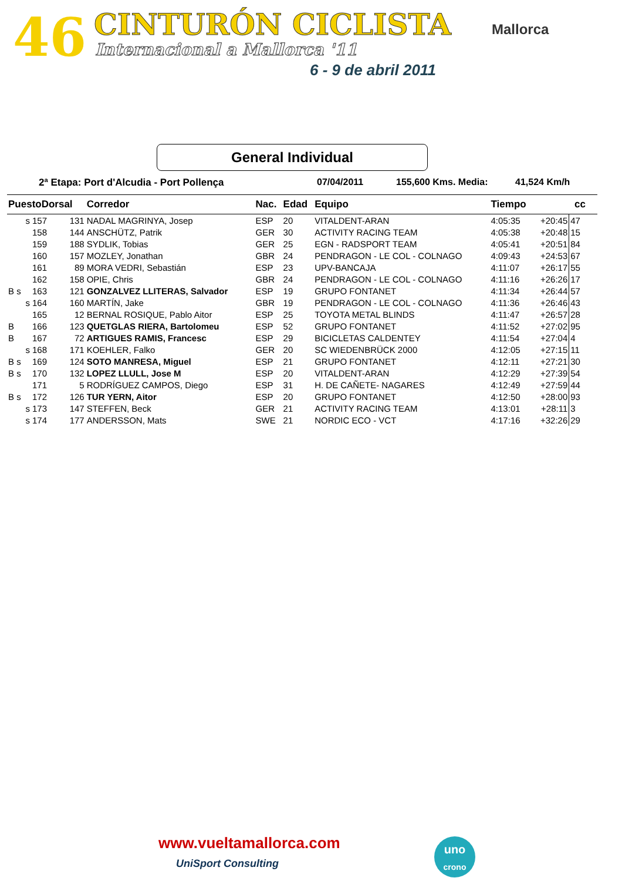46 CINTURÓN CICLISTA
Internacional a Mallorca '11
6 - 9 de abril 2011
Mallorca
General Individual
2ª Etapa: Port d'Alcudia - Port Pollença 07/04/2011 155,600 Kms. Media: 41,524 Km/h
| PuestoDorsal | | | Corredor | Nac. | Edad | Equipo | Tiempo | | cc |
| --- | --- | --- | --- | --- | --- | --- | --- | --- | --- |
| s | 157 | 131 | NADAL MAGRINYA, Josep | ESP | 20 | VITALDENT-ARAN | 4:05:35 | +20:45 | 47 |
| | 158 | 144 | ANSCHÜTZ, Patrik | GER | 30 | ACTIVITY RACING TEAM | 4:05:38 | +20:48 | 15 |
| | 159 | 188 | SYDLIK, Tobias | GER | 25 | EGN - RADSPORT TEAM | 4:05:41 | +20:51 | 84 |
| | 160 | 157 | MOZLEY, Jonathan | GBR | 24 | PENDRAGON - LE COL - COLNAGO | 4:09:43 | +24:53 | 67 |
| | 161 | 89 | MORA VEDRI, Sebastián | ESP | 23 | UPV-BANCAJA | 4:11:07 | +26:17 | 55 |
| | 162 | 158 | OPIE, Chris | GBR | 24 | PENDRAGON - LE COL - COLNAGO | 4:11:16 | +26:26 | 17 |
| B s | 163 | 121 | GONZALVEZ LLITERAS, Salvador | ESP | 19 | GRUPO FONTANET | 4:11:34 | +26:44 | 57 |
| s | 164 | 160 | MARTÍN, Jake | GBR | 19 | PENDRAGON - LE COL - COLNAGO | 4:11:36 | +26:46 | 43 |
| | 165 | 12 | BERNAL ROSIQUE, Pablo Aitor | ESP | 25 | TOYOTA METAL BLINDS | 4:11:47 | +26:57 | 28 |
| B | 166 | 123 | QUETGLAS RIERA, Bartolomeu | ESP | 52 | GRUPO FONTANET | 4:11:52 | +27:02 | 95 |
| B | 167 | 72 | ARTIGUES RAMIS, Francesc | ESP | 29 | BICICLETAS CALDENTEY | 4:11:54 | +27:04 | 4 |
| s | 168 | 171 | KOEHLER, Falko | GER | 20 | SC WIEDENBRÜCK 2000 | 4:12:05 | +27:15 | 11 |
| B s | 169 | 124 | SOTO MANRESA, Miguel | ESP | 21 | GRUPO FONTANET | 4:12:11 | +27:21 | 30 |
| B s | 170 | 132 | LOPEZ LLULL, Jose M | ESP | 20 | VITALDENT-ARAN | 4:12:29 | +27:39 | 54 |
| | 171 | 5 | RODRÍGUEZ CAMPOS, Diego | ESP | 31 | H. DE CAÑETE- NAGARES | 4:12:49 | +27:59 | 44 |
| B s | 172 | 126 | TUR YERN, Aitor | ESP | 20 | GRUPO FONTANET | 4:12:50 | +28:00 | 93 |
| s | 173 | 147 | STEFFEN, Beck | GER | 21 | ACTIVITY RACING TEAM | 4:13:01 | +28:11 | 3 |
| s | 174 | 177 | ANDERSSON, Mats | SWE | 21 | NORDIC ECO - VCT | 4:17:16 | +32:26 | 29 |
www.vueltamallorca.com
UniSport Consulting
uno
crono